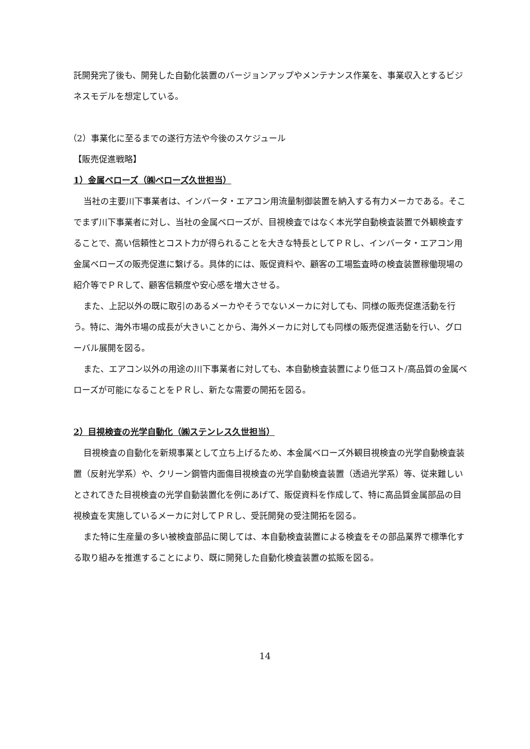託開発完了後も、開発した自動化装置のバージョンアップやメンテナンス作業を、事業収入とするビジネスモデルを想定している。
（2）事業化に至るまでの遂行方法や今後のスケジュール
【販売促進戦略】
1）金属ベローズ（㈱ベローズ久世担当）
当社の主要川下事業者は、インバータ・エアコン用流量制御装置を納入する有力メーカである。そこでまず川下事業者に対し、当社の金属ベローズが、目視検査ではなく本光学自動検査装置で外観検査することで、高い信頼性とコスト力が得られることを大きな特長としてＰＲし、インバータ・エアコン用金属ベローズの販売促進に繋げる。具体的には、販促資料や、顧客の工場監査時の検査装置稼働現場の紹介等でＰＲして、顧客信頼度や安心感を増大させる。
また、上記以外の既に取引のあるメーカやそうでないメーカに対しても、同様の販売促進活動を行う。特に、海外市場の成長が大きいことから、海外メーカに対しても同様の販売促進活動を行い、グローバル展開を図る。
また、エアコン以外の用途の川下事業者に対しても、本自動検査装置により低コスト/高品質の金属ベローズが可能になることをＰＲし、新たな需要の開拓を図る。
2）目視検査の光学自動化（㈱ステンレス久世担当）
目視検査の自動化を新規事業として立ち上げるため、本金属ベローズ外観目視検査の光学自動検査装置（反射光学系）や、クリーン鋼管内面傷目視検査の光学自動検査装置（透過光学系）等、従来難しいとされてきた目視検査の光学自動装置化を例にあげて、販促資料を作成して、特に高品質金属部品の目視検査を実施しているメーカに対してＰＲし、受託開発の受注開拓を図る。
また特に生産量の多い被検査部品に関しては、本自動検査装置による検査をその部品業界で標準化する取り組みを推進することにより、既に開発した自動化検査装置の拡販を図る。
14